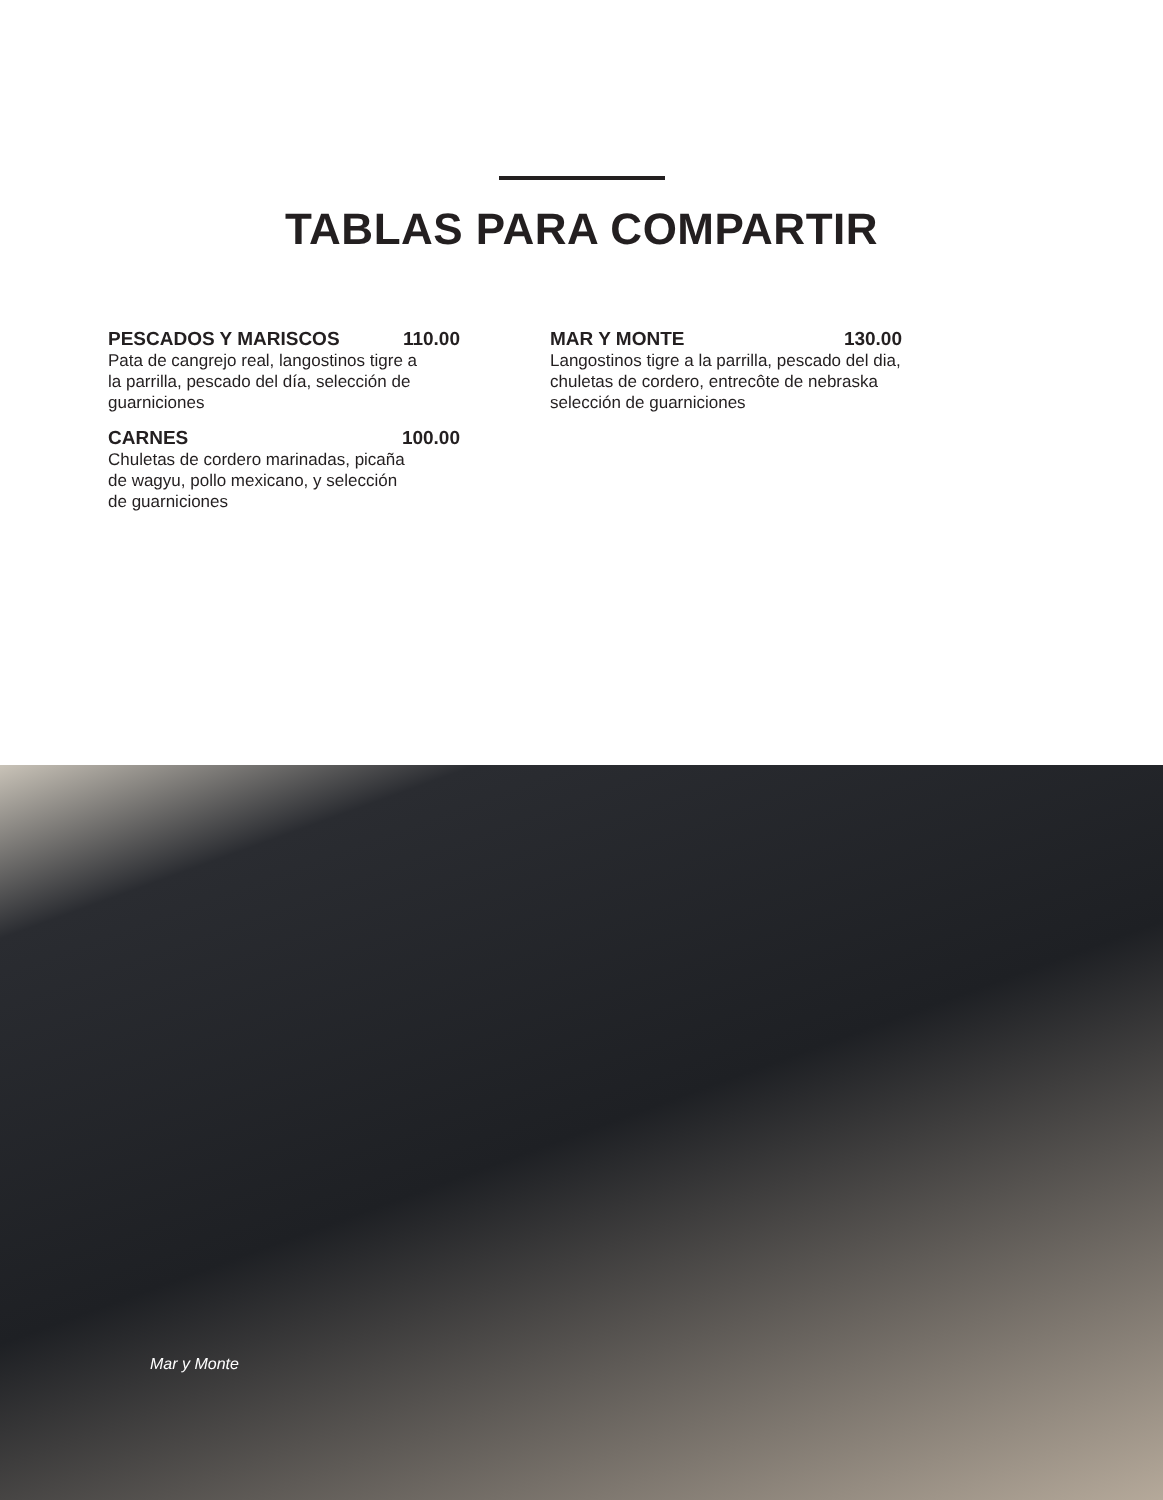TABLAS PARA COMPARTIR
PESCADOS Y MARISCOS 110.00
Pata de cangrejo real, langostinos tigre a la parrilla, pescado del día, selección de guarniciones
CARNES 100.00
Chuletas de cordero marinadas, picaña de wagyu, pollo mexicano, y selección de guarniciones
MAR Y MONTE 130.00
Langostinos tigre a la parrilla, pescado del dia, chuletas de cordero, entrecôte de nebraska selección de guarniciones
Mar y Monte